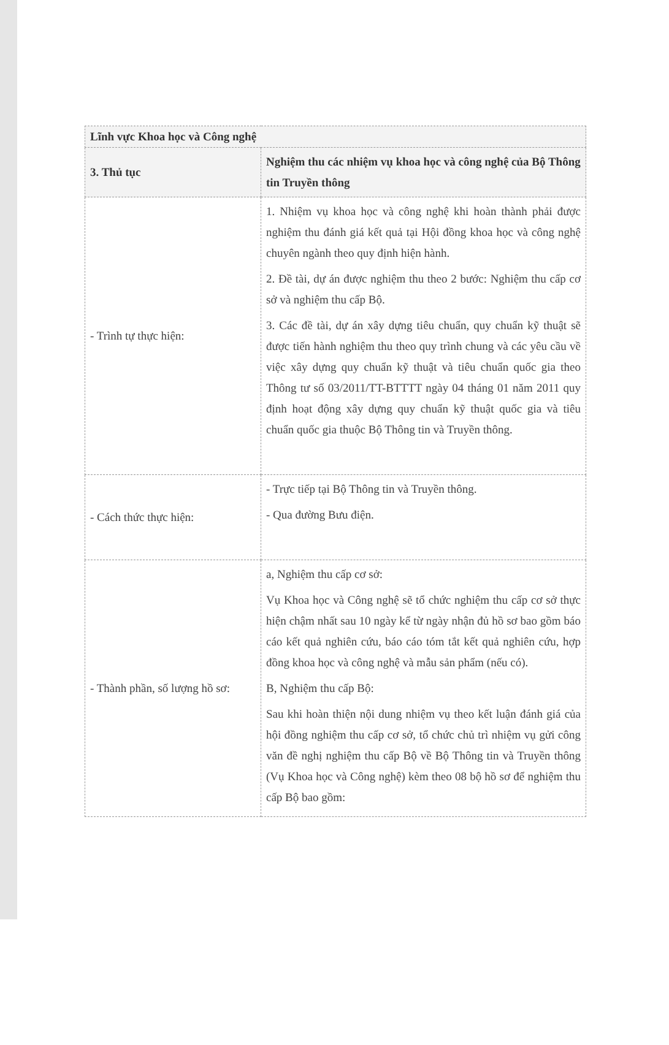| Lĩnh vực Khoa học và Công nghệ | |
| --- | --- |
| 3. Thủ tục | Nghiệm thu các nhiệm vụ khoa học và công nghệ của Bộ Thông tin Truyền thông |
| - Trình tự thực hiện: | 1. Nhiệm vụ khoa học và công nghệ khi hoàn thành phải được nghiệm thu đánh giá kết quả tại Hội đồng khoa học và công nghệ chuyên ngành theo quy định hiện hành. 2. Đề tài, dự án được nghiệm thu theo 2 bước: Nghiệm thu cấp cơ sở và nghiệm thu cấp Bộ. 3. Các đề tài, dự án xây dựng tiêu chuẩn, quy chuẩn kỹ thuật sẽ được tiến hành nghiệm thu theo quy trình chung và các yêu cầu về việc xây dựng quy chuẩn kỹ thuật và tiêu chuẩn quốc gia theo Thông tư số 03/2011/TT-BTTTT ngày 04 tháng 01 năm 2011 quy định hoạt động xây dựng quy chuẩn kỹ thuật quốc gia và tiêu chuẩn quốc gia thuộc Bộ Thông tin và Truyền thông. |
| - Cách thức thực hiện: | - Trực tiếp tại Bộ Thông tin và Truyền thông. - Qua đường Bưu điện. |
| - Thành phần, số lượng hồ sơ: | a, Nghiệm thu cấp cơ sở: Vụ Khoa học và Công nghệ sẽ tổ chức nghiệm thu cấp cơ sở thực hiện chậm nhất sau 10 ngày kể từ ngày nhận đủ hồ sơ bao gồm báo cáo kết quả nghiên cứu, báo cáo tóm tắt kết quả nghiên cứu, hợp đồng khoa học và công nghệ và mẫu sản phẩm (nếu có). B, Nghiệm thu cấp Bộ: Sau khi hoàn thiện nội dung nhiệm vụ theo kết luận đánh giá của hội đồng nghiệm thu cấp cơ sở, tổ chức chủ trì nhiệm vụ gửi công văn đề nghị nghiệm thu cấp Bộ về Bộ Thông tin và Truyền thông (Vụ Khoa học và Công nghệ) kèm theo 08 bộ hồ sơ để nghiệm thu cấp Bộ bao gồm: |